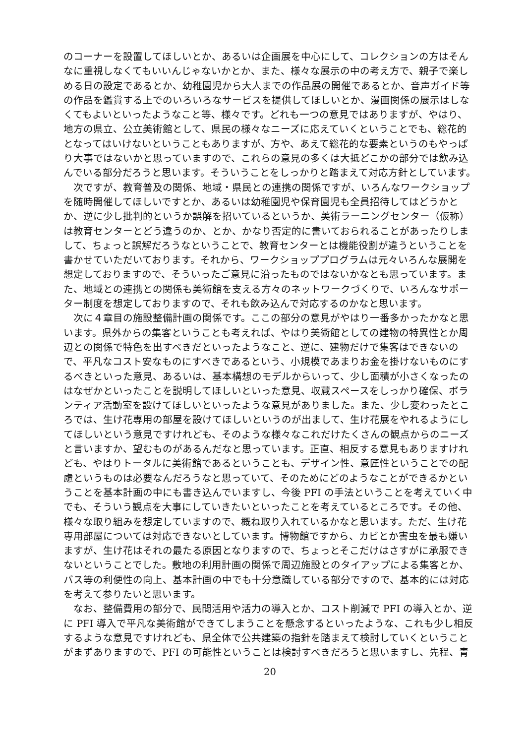のコーナーを設置してほしいとか、あるいは企画展を中心にして、コレクションの方はそんなに重視しなくてもいいんじゃないかとか、また、様々な展示の中の考え方で、親子で楽しめる日の設定であるとか、幼稚園児から大人までの作品展の開催であるとか、音声ガイド等の作品を鑑賞する上でのいろいろなサービスを提供してほしいとか、漫画関係の展示はしなくてもよいといったようなこと等、様々です。どれも一つの意見ではありますが、やはり、地方の県立、公立美術館として、県民の様々なニーズに応えていくということでも、総花的となってはいけないということもありますが、方や、あえて総花的な要素というのもやっぱり大事ではないかと思っていますので、これらの意見の多くは大抵どこかの部分では飲み込んでいる部分だろうと思います。そういうことをしっかりと踏まえて対応方針としています。
次ですが、教育普及の関係、地域・県民との連携の関係ですが、いろんなワークショップを随時開催してほしいですとか、あるいは幼稚園児や保育園児も全員招待してはどうかとか、逆に少し批判的というか誤解を招いているというか、美術ラーニングセンター（仮称）は教育センターとどう違うのか、とか、かなり否定的に書いておられることがあったりしまして、ちょっと誤解だろうなということで、教育センターとは機能役割が違うということを書かせていただいております。それから、ワークショッププログラムは元々いろんな展開を想定しておりますので、そういったご意見に沿ったものではないかなとも思っています。また、地域との連携との関係も美術館を支える方々のネットワークづくりで、いろんなサポーター制度を想定しておりますので、それも飲み込んで対応するのかなと思います。
次に４章目の施設整備計画の関係です。ここの部分の意見がやはり一番多かったかなと思います。県外からの集客ということも考えれば、やはり美術館としての建物の特異性とか周辺との関係で特色を出すべきだといったようなこと、逆に、建物だけで集客はできないので、平凡なコスト安なものにすべきであるという、小規模であまりお金を掛けないものにするべきといった意見、あるいは、基本構想のモデルからいって、少し面積が小さくなったのはなぜかといったことを説明してほしいといった意見、収蔵スペースをしっかり確保、ボランティア活動室を設けてほしいといったような意見がありました。また、少し変わったところでは、生け花専用の部屋を設けてほしいというのが出まして、生け花展をやれるようにしてほしいという意見ですけれども、そのような様々なこれだけたくさんの観点からのニーズと言いますか、望むものがあるんだなと思っています。正直、相反する意見もありますけれども、やはりトータルに美術館であるということも、デザイン性、意匠性ということでの配慮というものは必要なんだろうなと思っていて、そのためにどのようなことができるかということを基本計画の中にも書き込んでいますし、今後 PFI の手法ということを考えていく中でも、そういう観点を大事にしていきたいといったことを考えているところです。その他、様々な取り組みを想定していますので、概ね取り入れているかなと思います。ただ、生け花専用部屋については対応できないとしています。博物館ですから、カビとか害虫を最も嫌いますが、生け花はそれの最たる原因となりますので、ちょっとそこだけはさすがに承服できないということでした。敷地の利用計画の関係で周辺施設とのタイアップによる集客とか、バス等の利便性の向上、基本計画の中でも十分意識している部分ですので、基本的には対応を考えて参りたいと思います。
なお、整備費用の部分で、民間活用や活力の導入とか、コスト削減で PFI の導入とか、逆に PFI 導入で平凡な美術館ができてしまうことを懸念するといったような、これも少し相反するような意見ですけれども、県全体で公共建築の指針を踏まえて検討していくということがまずありますので、PFI の可能性ということは検討すべきだろうと思いますし、先程、青
20